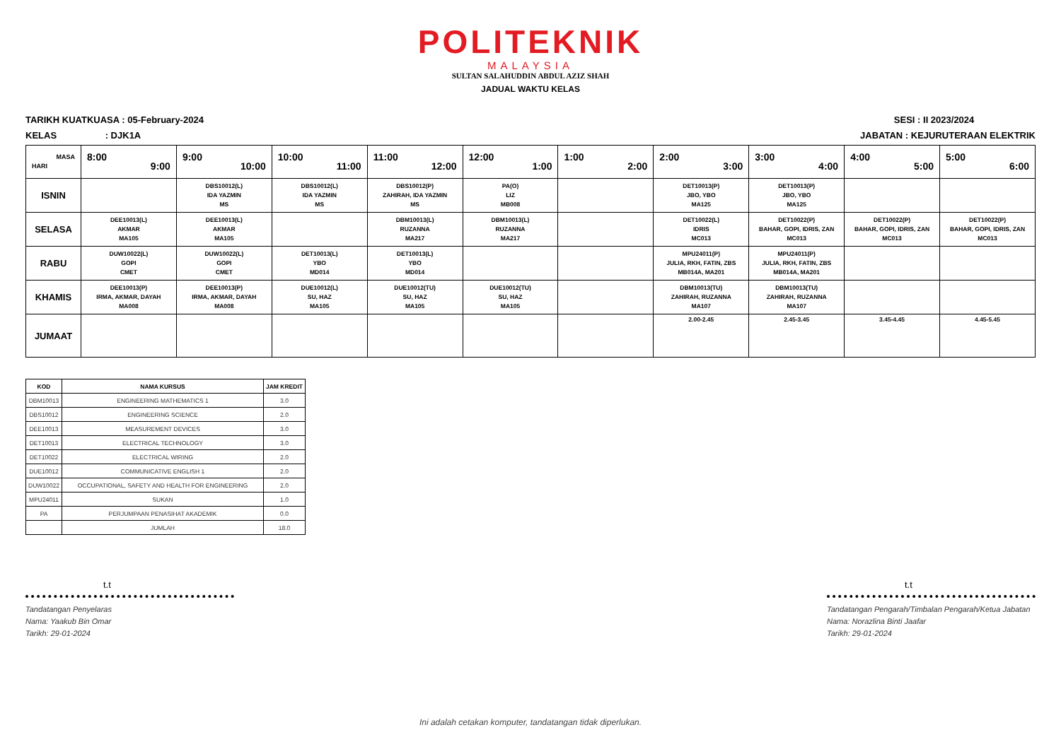POLITEKNIK
MALAYSIA
SULTAN SALAHUDDIN ABDUL AZIZ SHAH
JADUAL WAKTU KELAS
TARIKH KUATKUASA : 05-February-2024
KELAS : DJK1A
SESI : II 2023/2024
JABATAN : KEJURUTERAAN ELEKTRIK
| MASA HARI | 8:00 9:00 | 9:00 10:00 | 10:00 11:00 | 11:00 12:00 | 12:00 1:00 | 1:00 2:00 | 2:00 3:00 | 3:00 4:00 | 4:00 5:00 | 5:00 6:00 |
| --- | --- | --- | --- | --- | --- | --- | --- | --- | --- | --- |
| ISNIN | | DBS10012(L) IDA YAZMIN MS | DBS10012(L) IDA YAZMIN MS | DBS10012(P) ZAHIRAH, IDA YAZMIN MS | PA(O) LIZ MB008 | | DET10013(P) JBO, YBO MA125 | DET10013(P) JBO, YBO MA125 | | |
| SELASA | DEE10013(L) AKMAR MA105 | DEE10013(L) AKMAR MA105 | | DBM10013(L) RUZANNA MA217 | DBM10013(L) RUZANNA MA217 | | DET10022(L) IDRIS MC013 | DET10022(P) BAHAR, GOPI, IDRIS, ZAN MC013 | DET10022(P) BAHAR, GOPI, IDRIS, ZAN MC013 | DET10022(P) BAHAR, GOPI, IDRIS, ZAN MC013 |
| RABU | DUW10022(L) GOPI CMET | DUW10022(L) GOPI CMET | DET10013(L) YBO MD014 | DET10013(L) YBO MD014 | | | MPU24011(P) JULIA, RKH, FATIN, ZBS MB014A, MA201 | MPU24011(P) JULIA, RKH, FATIN, ZBS MB014A, MA201 | | |
| KHAMIS | DEE10013(P) IRMA, AKMAR, DAYAH MA008 | DEE10013(P) IRMA, AKMAR, DAYAH MA008 | DUE10012(L) SU, HAZ MA105 | DUE10012(TU) SU, HAZ MA105 | DUE10012(TU) SU, HAZ MA105 | | DBM10013(TU) ZAHIRAH, RUZANNA MA107 | DBM10013(TU) ZAHIRAH, RUZANNA MA107 | | |
| JUMAAT | | | | | | | 2.00-2.45 | 2.45-3.45 | 3.45-4.45 | 4.45-5.45 |
| KOD | NAMA KURSUS | JAM KREDIT |
| --- | --- | --- |
| DBM10013 | ENGINEERING MATHEMATICS 1 | 3.0 |
| DBS10012 | ENGINEERING SCIENCE | 2.0 |
| DEE10013 | MEASUREMENT DEVICES | 3.0 |
| DET10013 | ELECTRICAL TECHNOLOGY | 3.0 |
| DET10022 | ELECTRICAL WIRING | 2.0 |
| DUE10012 | COMMUNICATIVE ENGLISH 1 | 2.0 |
| DUW10022 | OCCUPATIONAL, SAFETY AND HEALTH FOR ENGINEERING | 2.0 |
| MPU24011 | SUKAN | 1.0 |
| PA | PERJUMPAAN PENASIHAT AKADEMIK | 0.0 |
| | JUMLAH | 18.0 |
t.t
Tandatangan Penyelaras
Nama: Yaakub Bin Omar
Tarikh: 29-01-2024
t.t
Tandatangan Pengarah/Timbalan Pengarah/Ketua Jabatan
Nama: Norazlina Binti Jaafar
Tarikh: 29-01-2024
Ini adalah cetakan komputer, tandatangan tidak diperlukan.